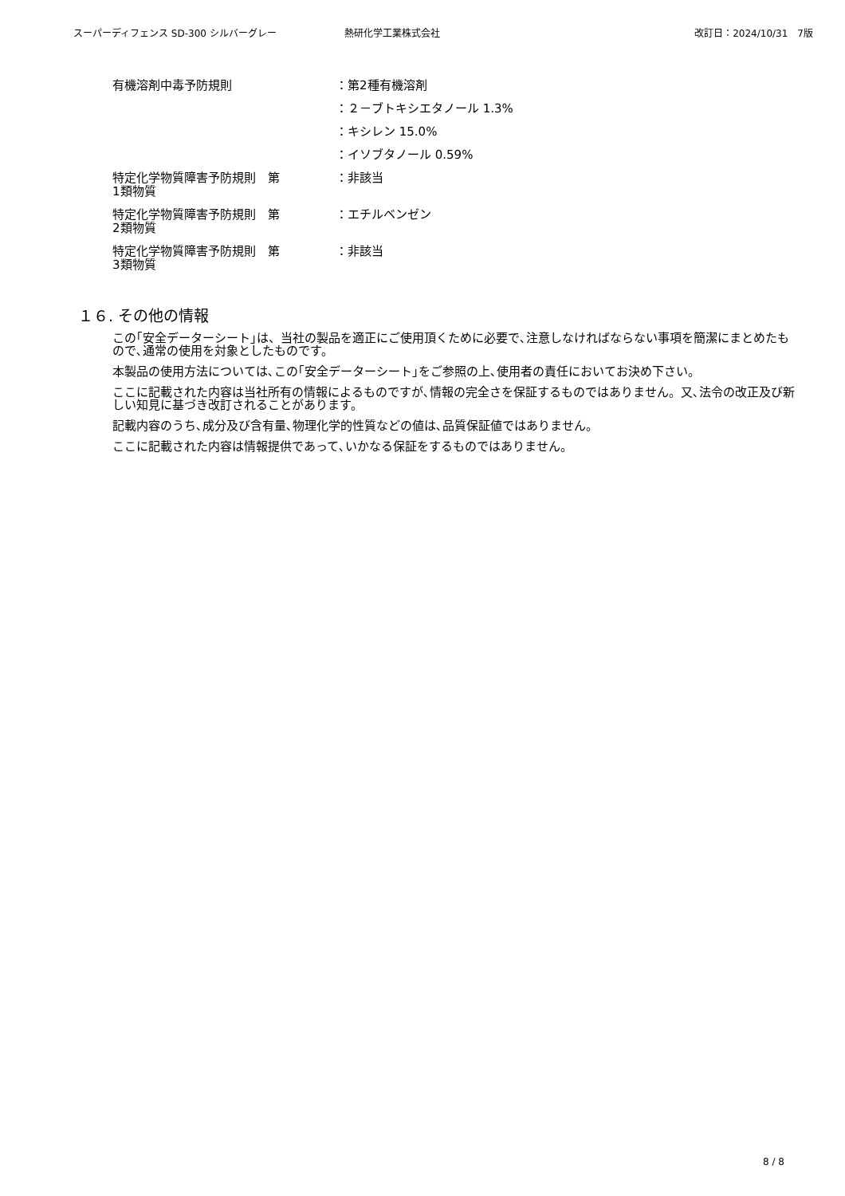スーパーディフェンス SD-300 シルバーグレー 熱研化学工業株式会社 改訂日：2024/10/31　7版
有機溶剤中毒予防規則 ：第2種有機溶剤
：２－ブトキシエタノール 1.3%
：キシレン 15.0%
：イソブタノール 0.59%
特定化学物質障害予防規則　第
1類物質
：非該当
特定化学物質障害予防規則　第
2類物質
：エチルベンゼン
特定化学物質障害予防規則　第
3類物質
：非該当
１６. その他の情報
この｢安全データーシート｣は、当社の製品を適正にご使用頂くために必要で､注意しなければならない事項を簡潔にまとめたもので､通常の使用を対象としたものです。
本製品の使用方法については､この｢安全データーシート｣をご参照の上､使用者の責任においてお決め下さい。
ここに記載された内容は当社所有の情報によるものですが､情報の完全さを保証するものではありません。又､法令の改正及び新しい知見に基づき改訂されることがあります。
記載内容のうち､成分及び含有量､物理化学的性質などの値は､品質保証値ではありません。
ここに記載された内容は情報提供であって､いかなる保証をするものではありません。
8 / 8